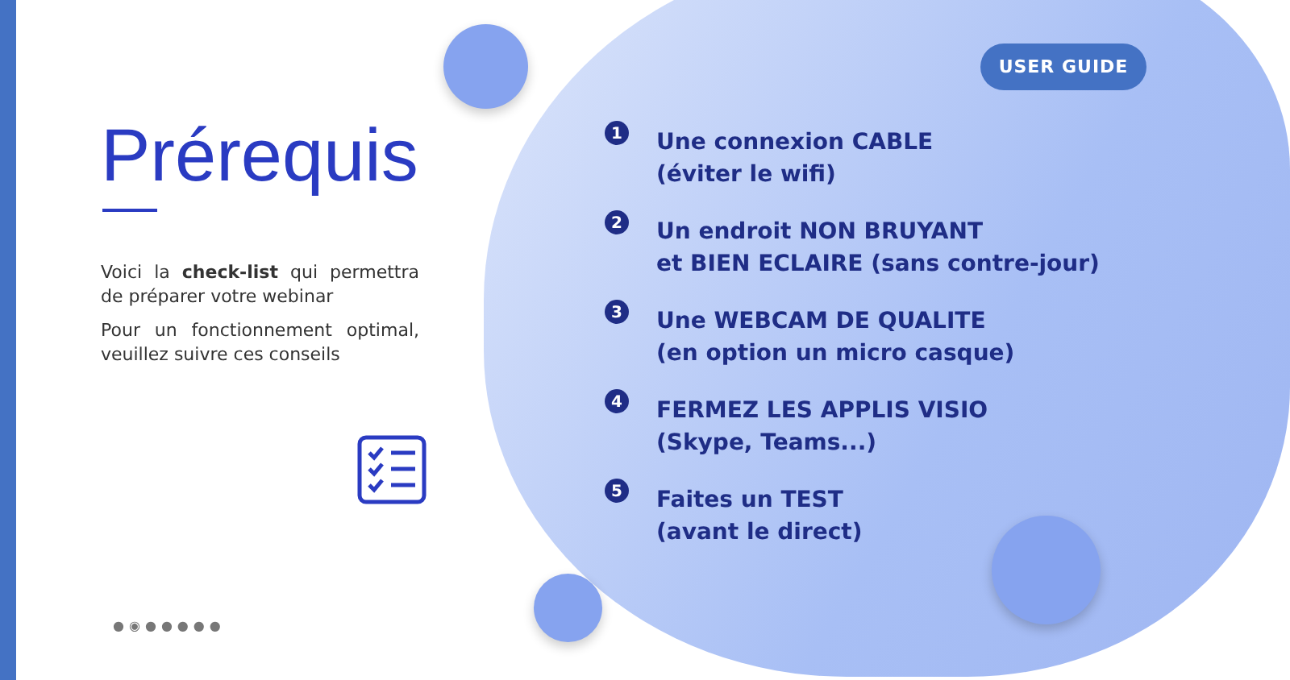USER GUIDE
Prérequis
Voici la check-list qui permettra de préparer votre webinar
Pour un fonctionnement optimal, veuillez suivre ces conseils
1
Une connexion CABLE
(éviter le wifi)
2
Un endroit NON BRUYANT
et BIEN ECLAIRE (sans contre-jour)
3
Une WEBCAM DE QUALITE
(en option un micro casque)
4
FERMEZ LES APPLIS VISIO
(Skype, Teams...)
5
Faites un TEST
(avant le direct)
●◉●●●●●